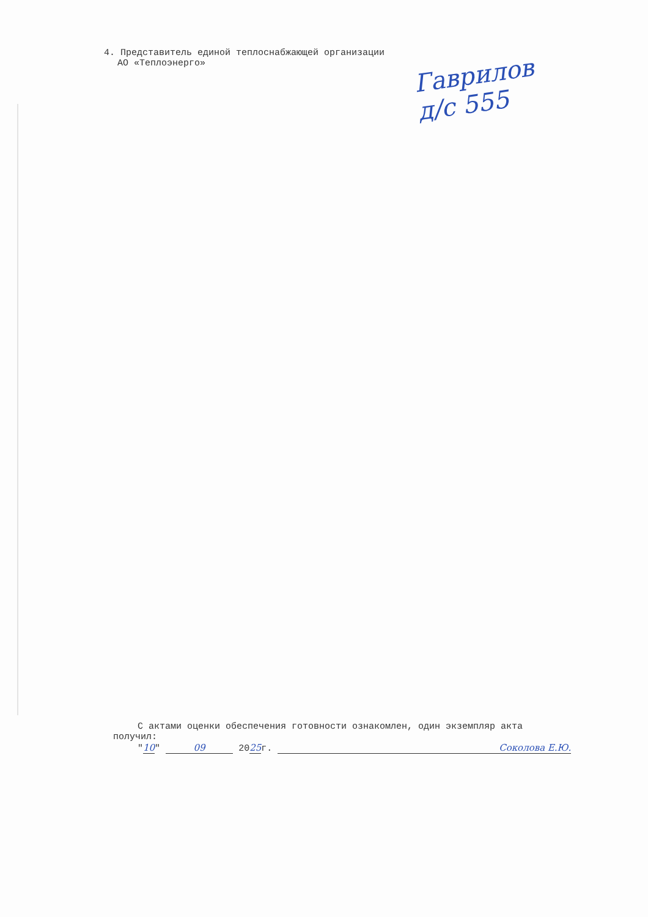4. Представитель единой теплоснабжающей организации
АО «Теплоэнерго»
Гаврилов
д/с 555
С актами оценки обеспечения готовности ознакомлен, один экземпляр акта
получил:
"10" 09 2025г. Соколова Е.Ю.